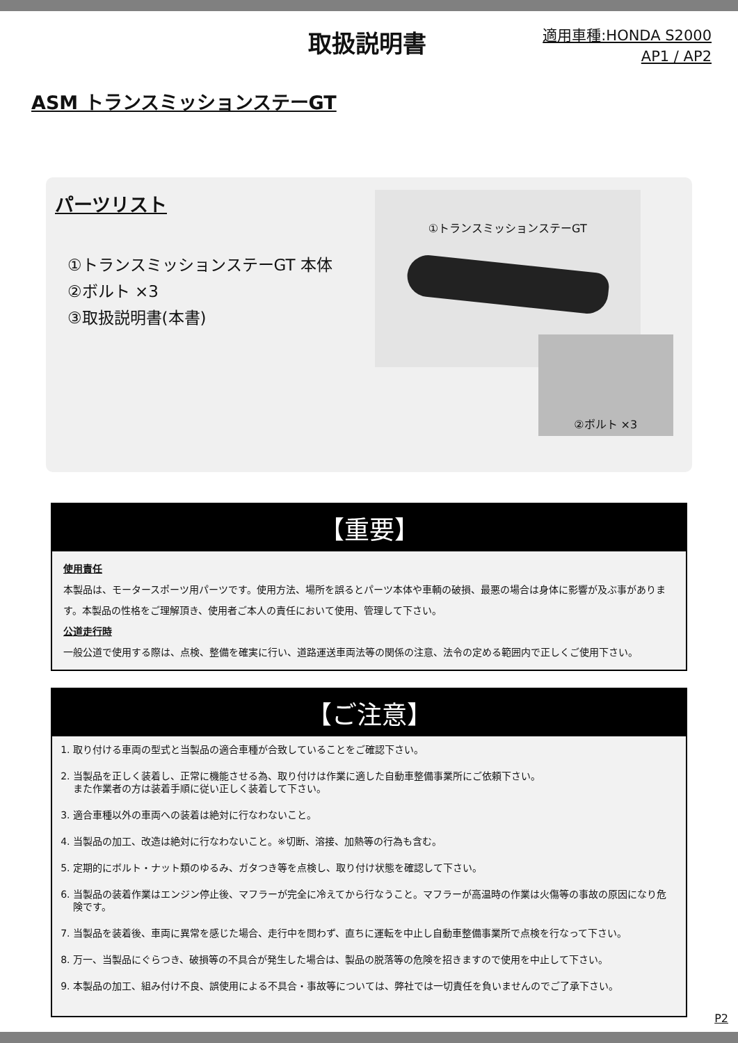取扱説明書
適用車種:HONDA S2000
AP1 / AP2
ASM トランスミッションステーGT
パーツリスト
①トランスミッションステーGT 本体
②ボルト ×3
③取扱説明書(本書)
①トランスミッションステーGT
②ボルト ×3
【重要】
使用責任
本製品は、モータースポーツ用パーツです。使用方法、場所を誤るとパーツ本体や車輌の破損、最悪の場合は身体に影響が及ぶ事があります。本製品の性格をご理解頂き、使用者ご本人の責任において使用、管理して下さい。
公道走行時
一般公道で使用する際は、点検、整備を確実に行い、道路運送車両法等の関係の注意、法令の定める範囲内で正しくご使用下さい。
【ご注意】
1. 取り付ける車両の型式と当製品の適合車種が合致していることをご確認下さい。
2. 当製品を正しく装着し、正常に機能させる為、取り付けは作業に適した自動車整備事業所にご依頼下さい。
また作業者の方は装着手順に従い正しく装着して下さい。
3. 適合車種以外の車両への装着は絶対に行なわないこと。
4. 当製品の加工、改造は絶対に行なわないこと。※切断、溶接、加熱等の行為も含む。
5. 定期的にボルト・ナット類のゆるみ、ガタつき等を点検し、取り付け状態を確認して下さい。
6. 当製品の装着作業はエンジン停止後、マフラーが完全に冷えてから行なうこと。マフラーが高温時の作業は火傷等の事故の原因になり危険です。
7. 当製品を装着後、車両に異常を感じた場合、走行中を問わず、直ちに運転を中止し自動車整備事業所で点検を行なって下さい。
8. 万一、当製品にぐらつき、破損等の不具合が発生した場合は、製品の脱落等の危険を招きますので使用を中止して下さい。
9. 本製品の加工、組み付け不良、誤使用による不具合・事故等については、弊社では一切責任を負いませんのでご了承下さい。
P2